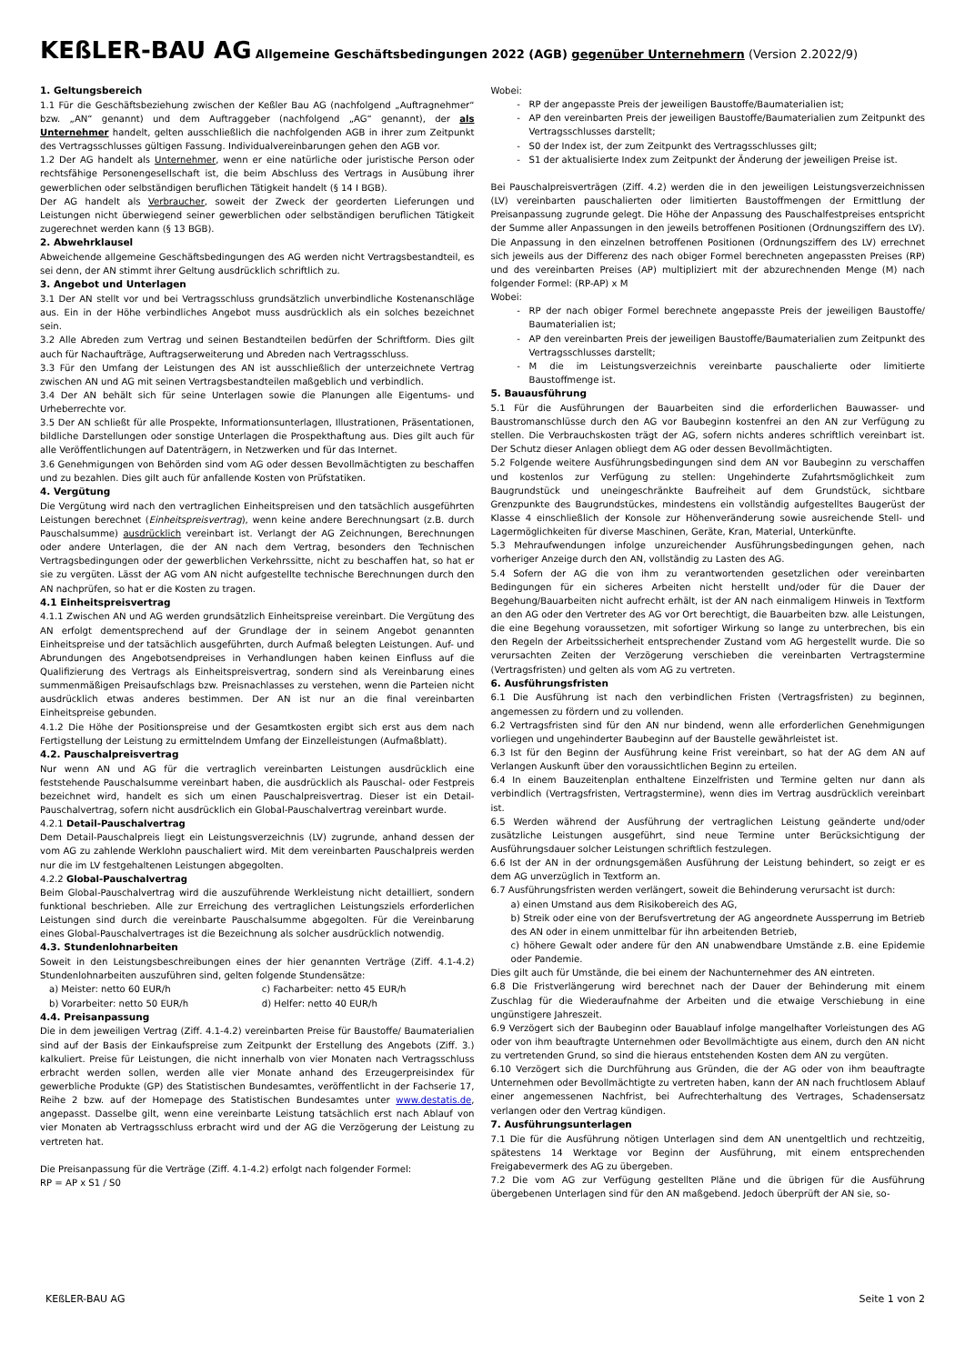KEßLER-BAU AG Allgemeine Geschäftsbedingungen 2022 (AGB) gegenüber Unternehmern (Version 2.2022/9)
1. Geltungsbereich
1.1 Für die Geschäftsbeziehung zwischen der Keßler Bau AG (nachfolgend „Auftragnehmer“ bzw. „AN“ genannt) und dem Auftraggeber (nachfolgend „AG“ genannt), der als Unternehmer handelt, gelten ausschließlich die nachfolgenden AGB in ihrer zum Zeitpunkt des Vertragsschlusses gültigen Fassung. Individualvereinbarungen gehen den AGB vor.
1.2 Der AG handelt als Unternehmer, wenn er eine natürliche oder juristische Person oder rechtsfähige Personengesellschaft ist, die beim Abschluss des Vertrags in Ausübung ihrer gewerblichen oder selbständigen beruflichen Tätigkeit handelt (§ 14 I BGB).
Der AG handelt als Verbraucher, soweit der Zweck der georderten Lieferungen und Leistungen nicht überwiegend seiner gewerblichen oder selbständigen beruflichen Tätigkeit zugerechnet werden kann (§ 13 BGB).
2. Abwehrklausel
Abweichende allgemeine Geschäftsbedingungen des AG werden nicht Vertragsbestandteil, es sei denn, der AN stimmt ihrer Geltung ausdrücklich schriftlich zu.
3. Angebot und Unterlagen
3.1 Der AN stellt vor und bei Vertragsschluss grundsätzlich unverbindliche Kostenanschläge aus. Ein in der Höhe verbindliches Angebot muss ausdrücklich als ein solches bezeichnet sein.
3.2 Alle Abreden zum Vertrag und seinen Bestandteilen bedürfen der Schriftform. Dies gilt auch für Nachaufträge, Auftragserweiterung und Abreden nach Vertragsschluss.
3.3 Für den Umfang der Leistungen des AN ist ausschließlich der unterzeichnete Vertrag zwischen AN und AG mit seinen Vertragsbestandteilen maßgeblich und verbindlich.
3.4 Der AN behält sich für seine Unterlagen sowie die Planungen alle Eigentums- und Urheberrechte vor.
3.5 Der AN schließt für alle Prospekte, Informationsunterlagen, Illustrationen, Präsentationen, bildliche Darstellungen oder sonstige Unterlagen die Prospekthaftung aus. Dies gilt auch für alle Veröffentlichungen auf Datenträgern, in Netzwerken und für das Internet.
3.6 Genehmigungen von Behörden sind vom AG oder dessen Bevollmächtigten zu beschaffen und zu bezahlen. Dies gilt auch für anfallende Kosten von Prüfstatiken.
4. Vergütung
Die Vergütung wird nach den vertraglichen Einheitspreisen und den tatsächlich ausgeführten Leistungen berechnet (Einheitspreisvertrag), wenn keine andere Berechnungsart (z.B. durch Pauschalsumme) ausdrücklich vereinbart ist. Verlangt der AG Zeichnungen, Berechnungen oder andere Unterlagen, die der AN nach dem Vertrag, besonders den Technischen Vertragsbedingungen oder der gewerblichen Verkehrssitte, nicht zu beschaffen hat, so hat er sie zu vergüten. Lässt der AG vom AN nicht aufgestellte technische Berechnungen durch den AN nachprüfen, so hat er die Kosten zu tragen.
4.1 Einheitspreisvertrag
4.1.1 Zwischen AN und AG werden grundsätzlich Einheitspreise vereinbart. Die Vergütung des AN erfolgt dementsprechend auf der Grundlage der in seinem Angebot genannten Einheitspreise und der tatsächlich ausgeführten, durch Aufmaß belegten Leistungen. Auf- und Abrundungen des Angebotsendpreises in Verhandlungen haben keinen Einfluss auf die Qualifizierung des Vertrags als Einheitspreisvertrag, sondern sind als Vereinbarung eines summenmäßigen Preisaufschlags bzw. Preisnachlasses zu verstehen, wenn die Parteien nicht ausdrücklich etwas anderes bestimmen. Der AN ist nur an die final vereinbarten Einheitspreise gebunden.
4.1.2 Die Höhe der Positionspreise und der Gesamtkosten ergibt sich erst aus dem nach Fertigstellung der Leistung zu ermittelndem Umfang der Einzelleistungen (Aufmaßblatt).
4.2. Pauschalpreisvertrag
Nur wenn AN und AG für die vertraglich vereinbarten Leistungen ausdrücklich eine feststehende Pauschalsumme vereinbart haben, die ausdrücklich als Pauschal- oder Festpreis bezeichnet wird, handelt es sich um einen Pauschalpreisvertrag. Dieser ist ein Detail-Pauschalvertrag, sofern nicht ausdrücklich ein Global-Pauschalvertrag vereinbart wurde.
4.2.1 Detail-Pauschalvertrag
Dem Detail-Pauschalpreis liegt ein Leistungsverzeichnis (LV) zugrunde, anhand dessen der vom AG zu zahlende Werklohn pauschaliert wird. Mit dem vereinbarten Pauschalpreis werden nur die im LV festgehaltenen Leistungen abgegolten.
4.2.2 Global-Pauschalvertrag
Beim Global-Pauschalvertrag wird die auszuführende Werkleistung nicht detailliert, sondern funktional beschrieben. Alle zur Erreichung des vertraglichen Leistungsziels erforderlichen Leistungen sind durch die vereinbarte Pauschalsumme abgegolten. Für die Vereinbarung eines Global-Pauschalvertrages ist die Bezeichnung als solcher ausdrücklich notwendig.
4.3. Stundenlohnarbeiten
Soweit in den Leistungsbeschreibungen eines der hier genannten Verträge (Ziff. 4.1-4.2) Stundenlohnarbeiten auszuführen sind, gelten folgende Stundensätze:
a) Meister: netto 60 EUR/h c) Facharbeiter: netto 45 EUR/h b) Vorarbeiter: netto 50 EUR/h d) Helfer: netto 40 EUR/h
4.4. Preisanpassung
Die in dem jeweiligen Vertrag (Ziff. 4.1-4.2) vereinbarten Preise für Baustoffe/ Baumaterialien sind auf der Basis der Einkaufspreise zum Zeitpunkt der Erstellung des Angebots (Ziff. 3.) kalkuliert. Preise für Leistungen, die nicht innerhalb von vier Monaten nach Vertragsschluss erbracht werden sollen, werden alle vier Monate anhand des Erzeugerpreisindex für gewerbliche Produkte (GP) des Statistischen Bundesamtes, veröffentlicht in der Fachserie 17, Reihe 2 bzw. auf der Homepage des Statistischen Bundesamtes unter www.destatis.de, angepasst. Dasselbe gilt, wenn eine vereinbarte Leistung tatsächlich erst nach Ablauf von vier Monaten ab Vertragsschluss erbracht wird und der AG die Verzögerung der Leistung zu vertreten hat.
Die Preisanpassung für die Verträge (Ziff. 4.1-4.2) erfolgt nach folgender Formel:
RP = AP x S1 / S0
Wobei:
RP der angepasste Preis der jeweiligen Baustoffe/Baumaterialien ist;
AP den vereinbarten Preis der jeweiligen Baustoffe/Baumaterialien zum Zeitpunkt des Vertragsschlusses darstellt;
S0 der Index ist, der zum Zeitpunkt des Vertragsschlusses gilt;
S1 der aktualisierte Index zum Zeitpunkt der Änderung der jeweiligen Preise ist.
Bei Pauschalpreisverträgen (Ziff. 4.2) werden die in den jeweiligen Leistungsverzeichnissen (LV) vereinbarten pauschalierten oder limitierten Baustoffmengen der Ermittlung der Preisanpassung zugrunde gelegt. Die Höhe der Anpassung des Pauschalfestpreises entspricht der Summe aller Anpassungen in den jeweils betroffenen Positionen (Ordnungsziffern des LV). Die Anpassung in den einzelnen betroffenen Positionen (Ordnungsziffern des LV) errechnet sich jeweils aus der Differenz des nach obiger Formel berechneten angepassten Preises (RP) und des vereinbarten Preises (AP) multipliziert mit der abzurechnenden Menge (M) nach folgender Formel: (RP-AP) x M
Wobei:
RP der nach obiger Formel berechnete angepasste Preis der jeweiligen Baustoffe/ Baumaterialien ist;
AP den vereinbarten Preis der jeweiligen Baustoffe/Baumaterialien zum Zeitpunkt des Vertragsschlusses darstellt;
M die im Leistungsverzeichnis vereinbarte pauschalierte oder limitierte Baustoffmenge ist.
5. Bauausführung
5.1 Für die Ausführungen der Bauarbeiten sind die erforderlichen Bauwasser- und Baustromanschlüsse durch den AG vor Baubeginn kostenfrei an den AN zur Verfügung zu stellen. Die Verbrauchskosten trägt der AG, sofern nichts anderes schriftlich vereinbart ist. Der Schutz dieser Anlagen obliegt dem AG oder dessen Bevollmächtigten.
5.2 Folgende weitere Ausführungsbedingungen sind dem AN vor Baubeginn zu verschaffen und kostenlos zur Verfügung zu stellen: Ungehinderte Zufahrtsmöglichkeit zum Baugrundstück und uneingeschränkte Baufreiheit auf dem Grundstück, sichtbare Grenzpunkte des Baugrundstückes, mindestens ein vollständig aufgestelltes Baugerüst der Klasse 4 einschließlich der Konsole zur Höhenveränderung sowie ausreichende Stell- und Lagermöglichkeiten für diverse Maschinen, Geräte, Kran, Material, Unterkünfte.
5.3 Mehraufwendungen infolge unzureichender Ausführungsbedingungen gehen, nach vorheriger Anzeige durch den AN, vollständig zu Lasten des AG.
5.4 Sofern der AG die von ihm zu verantwortenden gesetzlichen oder vereinbarten Bedingungen für ein sicheres Arbeiten nicht herstellt und/oder für die Dauer der Begehung/Bauarbeiten nicht aufrecht erhält, ist der AN nach einmaligem Hinweis in Textform an den AG oder den Vertreter des AG vor Ort berechtigt, die Bauarbeiten bzw. alle Leistungen, die eine Begehung voraussetzen, mit sofortiger Wirkung so lange zu unterbrechen, bis ein den Regeln der Arbeitssicherheit entsprechender Zustand vom AG hergestellt wurde. Die so verursachten Zeiten der Verzögerung verschieben die vereinbarten Vertragstermine (Vertragsfristen) und gelten als vom AG zu vertreten.
6. Ausführungsfristen
6.1 Die Ausführung ist nach den verbindlichen Fristen (Vertragsfristen) zu beginnen, angemessen zu fördern und zu vollenden.
6.2 Vertragsfristen sind für den AN nur bindend, wenn alle erforderlichen Genehmigungen vorliegen und ungehinderter Baubeginn auf der Baustelle gewährleistet ist.
6.3 Ist für den Beginn der Ausführung keine Frist vereinbart, so hat der AG dem AN auf Verlangen Auskunft über den voraussichtlichen Beginn zu erteilen.
6.4 In einem Bauzeitenplan enthaltene Einzelfristen und Termine gelten nur dann als verbindlich (Vertragsfristen, Vertragstermine), wenn dies im Vertrag ausdrücklich vereinbart ist.
6.5 Werden während der Ausführung der vertraglichen Leistung geänderte und/oder zusätzliche Leistungen ausgeführt, sind neue Termine unter Berücksichtigung der Ausführungsdauer solcher Leistungen schriftlich festzulegen.
6.6 Ist der AN in der ordnungsgemäßen Ausführung der Leistung behindert, so zeigt er es dem AG unverzüglich in Textform an.
6.7 Ausführungsfristen werden verlängert, soweit die Behinderung verursacht ist durch:
a) einen Umstand aus dem Risikobereich des AG,
b) Streik oder eine von der Berufsvertretung der AG angeordnete Aussperrung im Betrieb des AN oder in einem unmittelbar für ihn arbeitenden Betrieb,
c) höhere Gewalt oder andere für den AN unabwendbare Umstände z.B. eine Epidemie oder Pandemie.
Dies gilt auch für Umstände, die bei einem der Nachunternehmer des AN eintreten.
6.8 Die Fristverlängerung wird berechnet nach der Dauer der Behinderung mit einem Zuschlag für die Wiederaufnahme der Arbeiten und die etwaige Verschiebung in eine ungünstigere Jahreszeit.
6.9 Verzögert sich der Baubeginn oder Bauablauf infolge mangelhafter Vorleistungen des AG oder von ihm beauftragte Unternehmen oder Bevollmächtigte aus einem, durch den AN nicht zu vertretenden Grund, so sind die hieraus entstehenden Kosten dem AN zu vergüten.
6.10 Verzögert sich die Durchführung aus Gründen, die der AG oder von ihm beauftragte Unternehmen oder Bevollmächtigte zu vertreten haben, kann der AN nach fruchtlosem Ablauf einer angemessenen Nachfrist, bei Aufrechterhaltung des Vertrages, Schadensersatz verlangen oder den Vertrag kündigen.
7. Ausführungsunterlagen
7.1 Die für die Ausführung nötigen Unterlagen sind dem AN unentgeltlich und rechtzeitig, spätestens 14 Werktage vor Beginn der Ausführung, mit einem entsprechenden Freigabevermerk des AG zu übergeben.
7.2 Die vom AG zur Verfügung gestellten Pläne und die übrigen für die Ausführung übergebenen Unterlagen sind für den AN maßgebend. Jedoch überprüft der AN sie, so-
KEßLER-BAU AG Seite 1 von 2